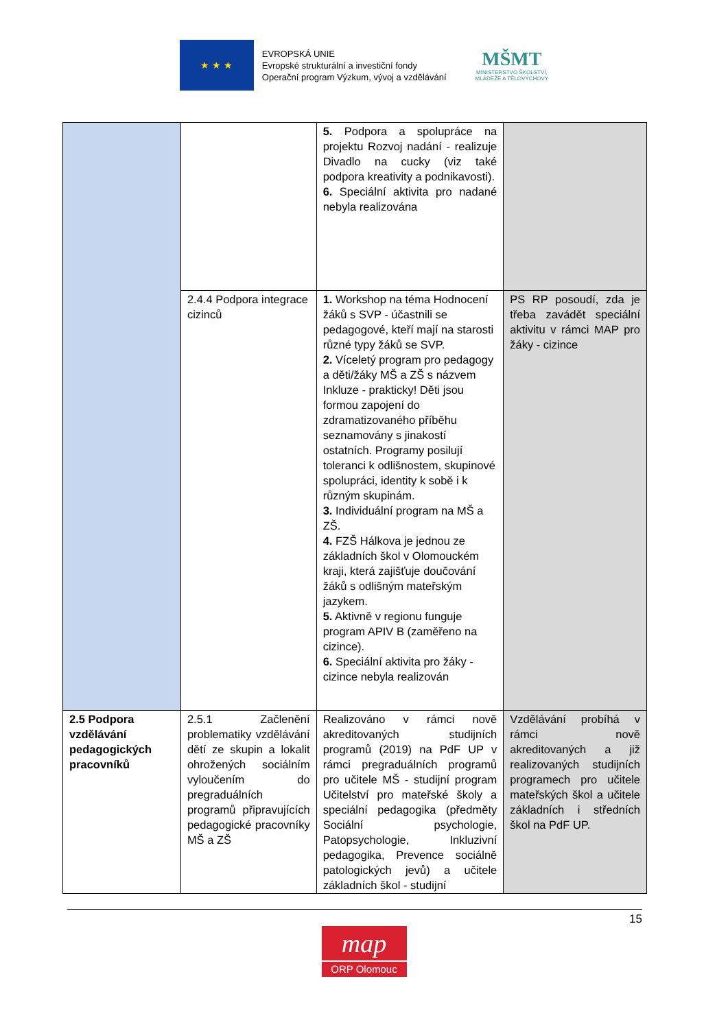★ ★ ★
EVROPSKÁ UNIE
Evropské strukturální a investiční fondy
Operační program Výzkum, vývoj a vzdělávání
MŠMT
MINISTERSTVO ŠKOLSTVÍ,
MLÁDEŽE A TĚLOVÝCHOVY
| | | 5. Podpora a spolupráce na projektu Rozvoj nadání - realizuje Divadlo na cucky (viz také podpora kreativity a podnikavosti). 6. Speciální aktivita pro nadané nebyla realizována | |
| | 2.4.4 Podpora integrace cizinců | 1. Workshop na téma Hodnocení žáků s SVP - účastnili se pedagogové, kteří mají na starosti různé typy žáků se SVP. 2. Víceletý program pro pedagogy a děti/žáky MŠ a ZŠ s názvem Inkluze - prakticky! Děti jsou formou zapojení do zdramatizovaného příběhu seznamovány s jinakostí ostatních. Programy posilují toleranci k odlišnostem, skupinové spolupráci, identity k sobě i k různým skupinám. 3. Individuální program na MŠ a ZŠ. 4. FZŠ Hálkova je jednou ze základních škol v Olomouckém kraji, která zajišťuje doučování žáků s odlišným mateřským jazykem. 5. Aktivně v regionu funguje program APIV B (zaměřeno na cizince). 6. Speciální aktivita pro žáky - cizince nebyla realizován | PS RP posoudí, zda je třeba zavádět speciální aktivitu v rámci MAP pro žáky - cizince |
| 2.5 Podpora vzdělávání pedagogických pracovníků | 2.5.1 Začlenění problematiky vzdělávání dětí ze skupin a lokalit ohrožených sociálním vyloučením do pregraduálních programů připravujících pedagogické pracovníky MŠ a ZŠ | Realizováno v rámci nově akreditovaných studijních programů (2019) na PdF UP v rámci pregraduálních programů pro učitele MŠ - studijní program Učitelství pro mateřské školy a speciální pedagogika (předměty Sociální psychologie, Patopsychologie, Inkluzivní pedagogika, Prevence sociálně patologických jevů) a učitele základních škol - studijní | Vzdělávání probíhá v rámci nově akreditovaných a již realizovaných studijních programech pro učitele mateřských škol a učitele základních i středních škol na PdF UP. |
15
map
ORP Olomouc